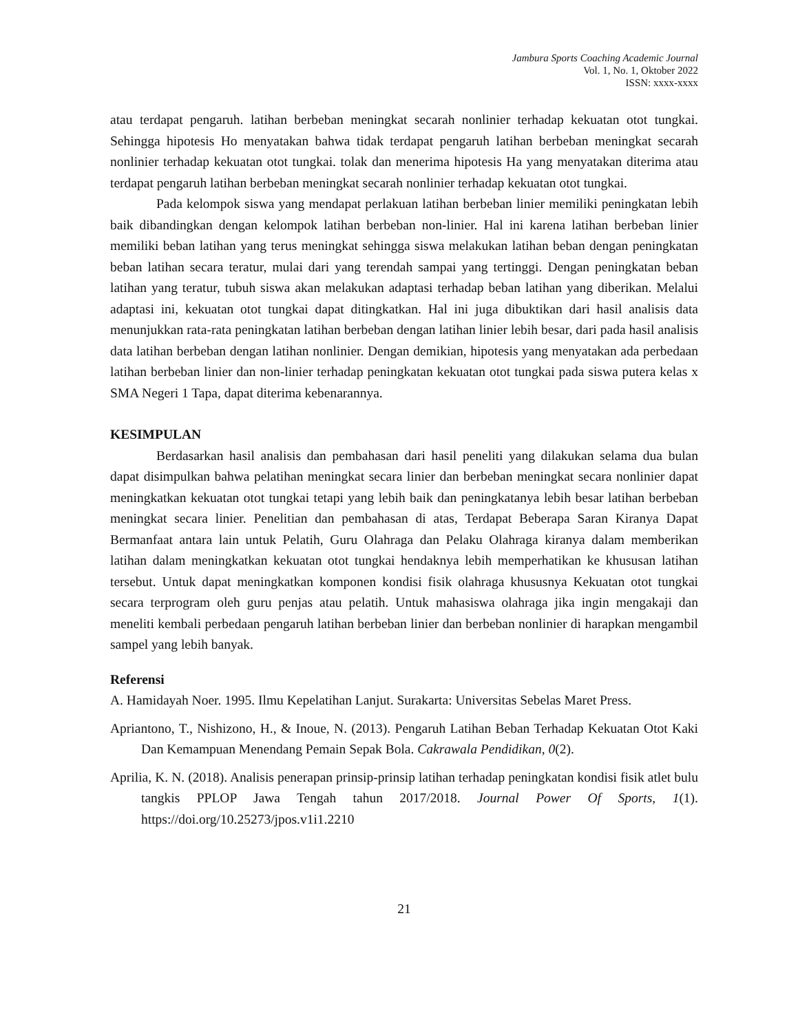Jambura Sports Coaching Academic Journal
Vol. 1, No. 1, Oktober 2022
ISSN: xxxx-xxxx
atau terdapat pengaruh. latihan berbeban meningkat secarah nonlinier terhadap kekuatan otot tungkai. Sehingga hipotesis Ho menyatakan bahwa tidak terdapat pengaruh latihan berbeban meningkat secarah nonlinier terhadap kekuatan otot tungkai. tolak dan menerima hipotesis Ha yang menyatakan diterima atau terdapat pengaruh latihan berbeban meningkat secarah nonlinier terhadap kekuatan otot tungkai.
Pada kelompok siswa yang mendapat perlakuan latihan berbeban linier memiliki peningkatan lebih baik dibandingkan dengan kelompok latihan berbeban non-linier. Hal ini karena latihan berbeban linier memiliki beban latihan yang terus meningkat sehingga siswa melakukan latihan beban dengan peningkatan beban latihan secara teratur, mulai dari yang terendah sampai yang tertinggi. Dengan peningkatan beban latihan yang teratur, tubuh siswa akan melakukan adaptasi terhadap beban latihan yang diberikan. Melalui adaptasi ini, kekuatan otot tungkai dapat ditingkatkan. Hal ini juga dibuktikan dari hasil analisis data menunjukkan rata-rata peningkatan latihan berbeban dengan latihan linier lebih besar, dari pada hasil analisis data latihan berbeban dengan latihan nonlinier. Dengan demikian, hipotesis yang menyatakan ada perbedaan latihan berbeban linier dan non-linier terhadap peningkatan kekuatan otot tungkai pada siswa putera kelas x SMA Negeri 1 Tapa, dapat diterima kebenarannya.
KESIMPULAN
Berdasarkan hasil analisis dan pembahasan dari hasil peneliti yang dilakukan selama dua bulan dapat disimpulkan bahwa pelatihan meningkat secara linier dan berbeban meningkat secara nonlinier dapat meningkatkan kekuatan otot tungkai tetapi yang lebih baik dan peningkatanya lebih besar latihan berbeban meningkat secara linier. Penelitian dan pembahasan di atas, Terdapat Beberapa Saran Kiranya Dapat Bermanfaat antara lain untuk Pelatih, Guru Olahraga dan Pelaku Olahraga kiranya dalam memberikan latihan dalam meningkatkan kekuatan otot tungkai hendaknya lebih memperhatikan ke khususan latihan tersebut. Untuk dapat meningkatkan komponen kondisi fisik olahraga khususnya Kekuatan otot tungkai secara terprogram oleh guru penjas atau pelatih. Untuk mahasiswa olahraga jika ingin mengakaji dan meneliti kembali perbedaan pengaruh latihan berbeban linier dan berbeban nonlinier di harapkan mengambil sampel yang lebih banyak.
Referensi
A. Hamidayah Noer. 1995. Ilmu Kepelatihan Lanjut. Surakarta: Universitas Sebelas Maret Press.
Apriantono, T., Nishizono, H., & Inoue, N. (2013). Pengaruh Latihan Beban Terhadap Kekuatan Otot Kaki Dan Kemampuan Menendang Pemain Sepak Bola. Cakrawala Pendidikan, 0(2).
Aprilia, K. N. (2018). Analisis penerapan prinsip-prinsip latihan terhadap peningkatan kondisi fisik atlet bulu tangkis PPLOP Jawa Tengah tahun 2017/2018. Journal Power Of Sports, 1(1). https://doi.org/10.25273/jpos.v1i1.2210
21